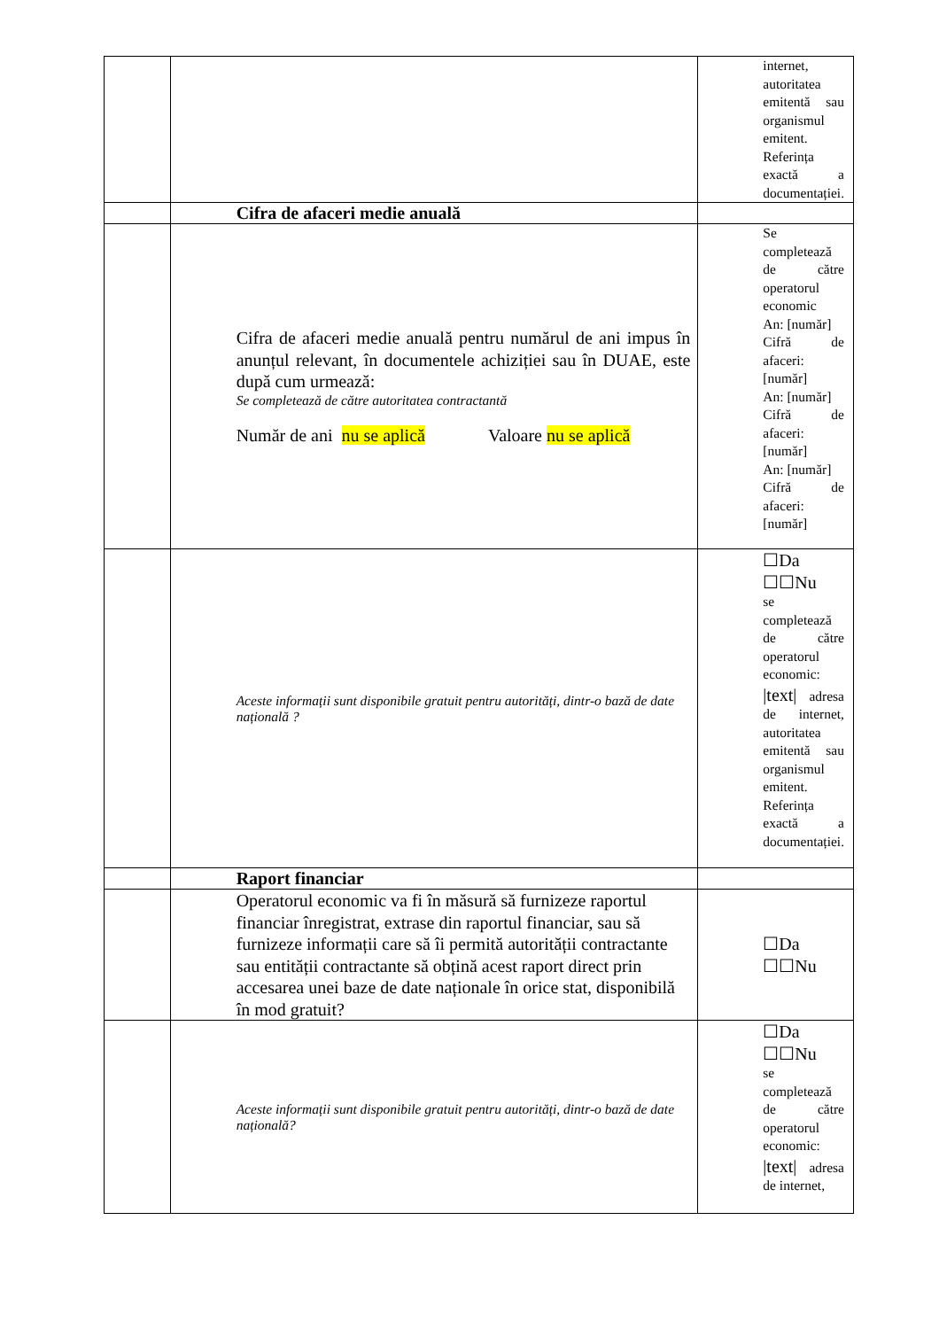| | | internet, autoritatea emitentă sau organismul emitent. Referința exactă a documentației. |
| | Cifra de afaceri medie anuală | |
| | Cifra de afaceri medie anuală pentru numărul de ani impus în anunțul relevant, în documentele achiziției sau în DUAE, este după cum urmează: Se completează de către autoritatea contractantă Număr de ani nu se aplică Valoare nu se aplică | Se completează de către operatorul economic An: [număr] Cifră de afaceri: [număr] An: [număr] Cifră de afaceri: [număr] An: [număr] Cifră de afaceri: [număr] |
| | Aceste informații sunt disponibile gratuit pentru autorități, dintr-o bază de date națională ? | ☐Da ☐☐Nu se completează de către operatorul economic: /text/ adresa de internet, autoritatea emitentă sau organismul emitent. Referința exactă a documentației. |
| | Raport financiar | |
| | Operatorul economic va fi în măsură să furnizeze raportul financiar înregistrat, extrase din raportul financiar, sau să furnizeze informații care să îi permită autorității contractante sau entității contractante să obțină acest raport direct prin accesarea unei baze de date naționale în orice stat, disponibilă în mod gratuit? | ☐Da ☐☐Nu |
| | Aceste informații sunt disponibile gratuit pentru autorități, dintr-o bază de date națională? | ☐Da ☐☐Nu se completează de către operatorul economic: /text/ adresa de internet, |